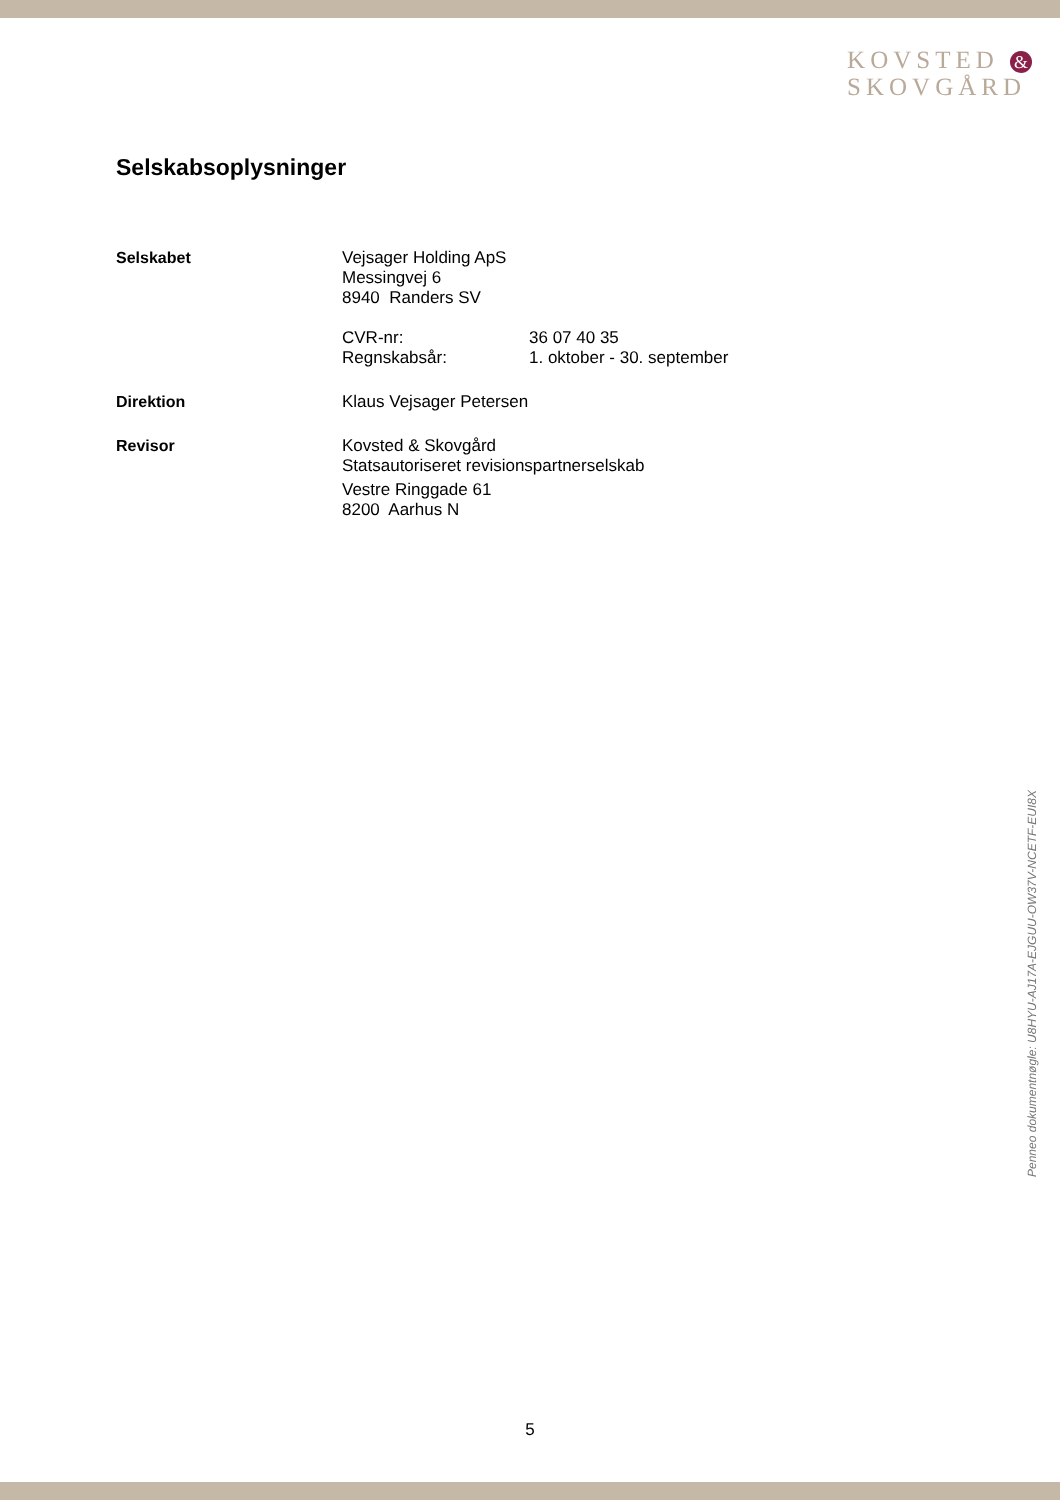KOVSTED &
SKOVGÅRD
Selskabsoplysninger
Selskabet Vejsager Holding ApS
Messingvej 6
8940 Randers SV
CVR-nr: 36 07 40 35
Regnskabsår: 1. oktober - 30. september
Direktion Klaus Vejsager Petersen
Revisor Kovsted & Skovgård
Statsautoriseret revisionspartnerselskab
Vestre Ringgade 61
8200 Aarhus N
Penneo dokumentnøgle: U8HYU-AJ17A-EJGUU-OW37V-NCETF-EUI8X
5